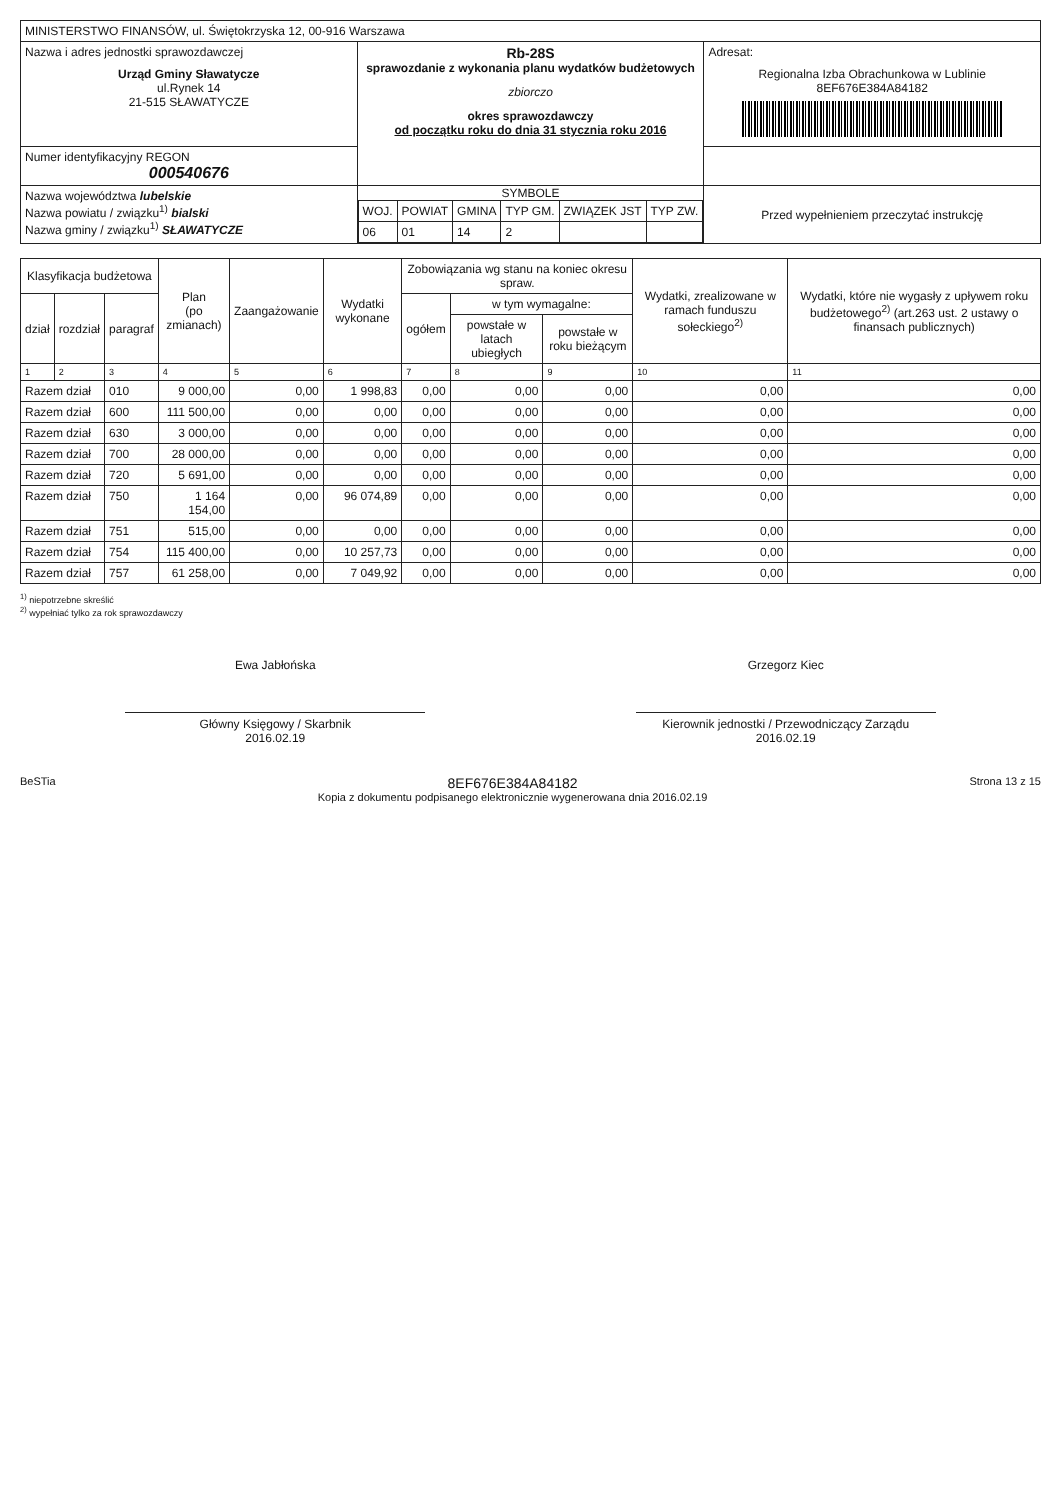| MINISTERSTWO FINANSÓW, ul. Świętokrzyska 12, 00-916 Warszawa | | |
| Nazwa i adres jednostki sprawozdawczej Urząd Gminy Sławatycze ul.Rynek 14 21-515 SŁAWATYCZE | Rb-28S sprawozdanie z wykonania planu wydatków budżetowych zbiorczo okres sprawozdawczy od początku roku do dnia 31 stycznia roku 2016 | Adresat: Regionalna Izba Obrachunkowa w Lublinie 8EF676E384A84182 |
| Numer identyfikacyjny REGON 000540676 | | |
| Nazwa województwa lubelskie Nazwa powiatu / związku<sup>1)</sup> bialski Nazwa gminy / związku<sup>1)</sup> SŁAWATYCZE | SYMBOLE / WOJ. / POWIAT / GMINA / TYP GM. / ZWIĄZEK JST / TYP ZW. / / 06 / 01 / 14 / 2 / / / | Przed wypełnieniem przeczytać instrukcję |
| Klasyfikacja budżetowa | | | Plan (po zmianach) | Zaangażowanie | Wydatki wykonane | Zobowiązania wg stanu na koniec okresu spraw. | | | Wydatki, zrealizowane w ramach funduszu sołeckiego<sup>2)</sup> | Wydatki, które nie wygasły z upływem roku budżetowego<sup>2)</sup> (art.263 ust. 2 ustawy o finansach publicznych) |
| --- | --- | --- | --- | --- | --- | --- | --- | --- | --- | --- |
| dział | rozdział | paragraf | | | | ogółem | w tym wymagalne: | | | |
| | | | | | | | powstałe w latach ubiegłych | powstałe w roku bieżącym | | |
| 1 | 2 | 3 | 4 | 5 | 6 | 7 | 8 | 9 | 10 | 11 |
| Razem dział | | 010 | 9 000,00 | 0,00 | 1 998,83 | 0,00 | 0,00 | 0,00 | 0,00 | 0,00 |
| Razem dział | | 600 | 111 500,00 | 0,00 | 0,00 | 0,00 | 0,00 | 0,00 | 0,00 | 0,00 |
| Razem dział | | 630 | 3 000,00 | 0,00 | 0,00 | 0,00 | 0,00 | 0,00 | 0,00 | 0,00 |
| Razem dział | | 700 | 28 000,00 | 0,00 | 0,00 | 0,00 | 0,00 | 0,00 | 0,00 | 0,00 |
| Razem dział | | 720 | 5 691,00 | 0,00 | 0,00 | 0,00 | 0,00 | 0,00 | 0,00 | 0,00 |
| Razem dział | | 750 | 1 164 154,00 | 0,00 | 96 074,89 | 0,00 | 0,00 | 0,00 | 0,00 | 0,00 |
| Razem dział | | 751 | 515,00 | 0,00 | 0,00 | 0,00 | 0,00 | 0,00 | 0,00 | 0,00 |
| Razem dział | | 754 | 115 400,00 | 0,00 | 10 257,73 | 0,00 | 0,00 | 0,00 | 0,00 | 0,00 |
| Razem dział | | 757 | 61 258,00 | 0,00 | 7 049,92 | 0,00 | 0,00 | 0,00 | 0,00 | 0,00 |
<sup>1)</sup> niepotrzebne skreślić
<sup>2)</sup> wypełniać tylko za rok sprawozdawczy
Ewa Jabłońska
Główny Księgowy / Skarbnik
2016.02.19
Grzegorz Kiec
Kierownik jednostki / Przewodniczący Zarządu
2016.02.19
BeSTia 8EF676E384A84182
Kopia z dokumentu podpisanego elektronicznie wygenerowana dnia 2016.02.19 Strona 13 z 15